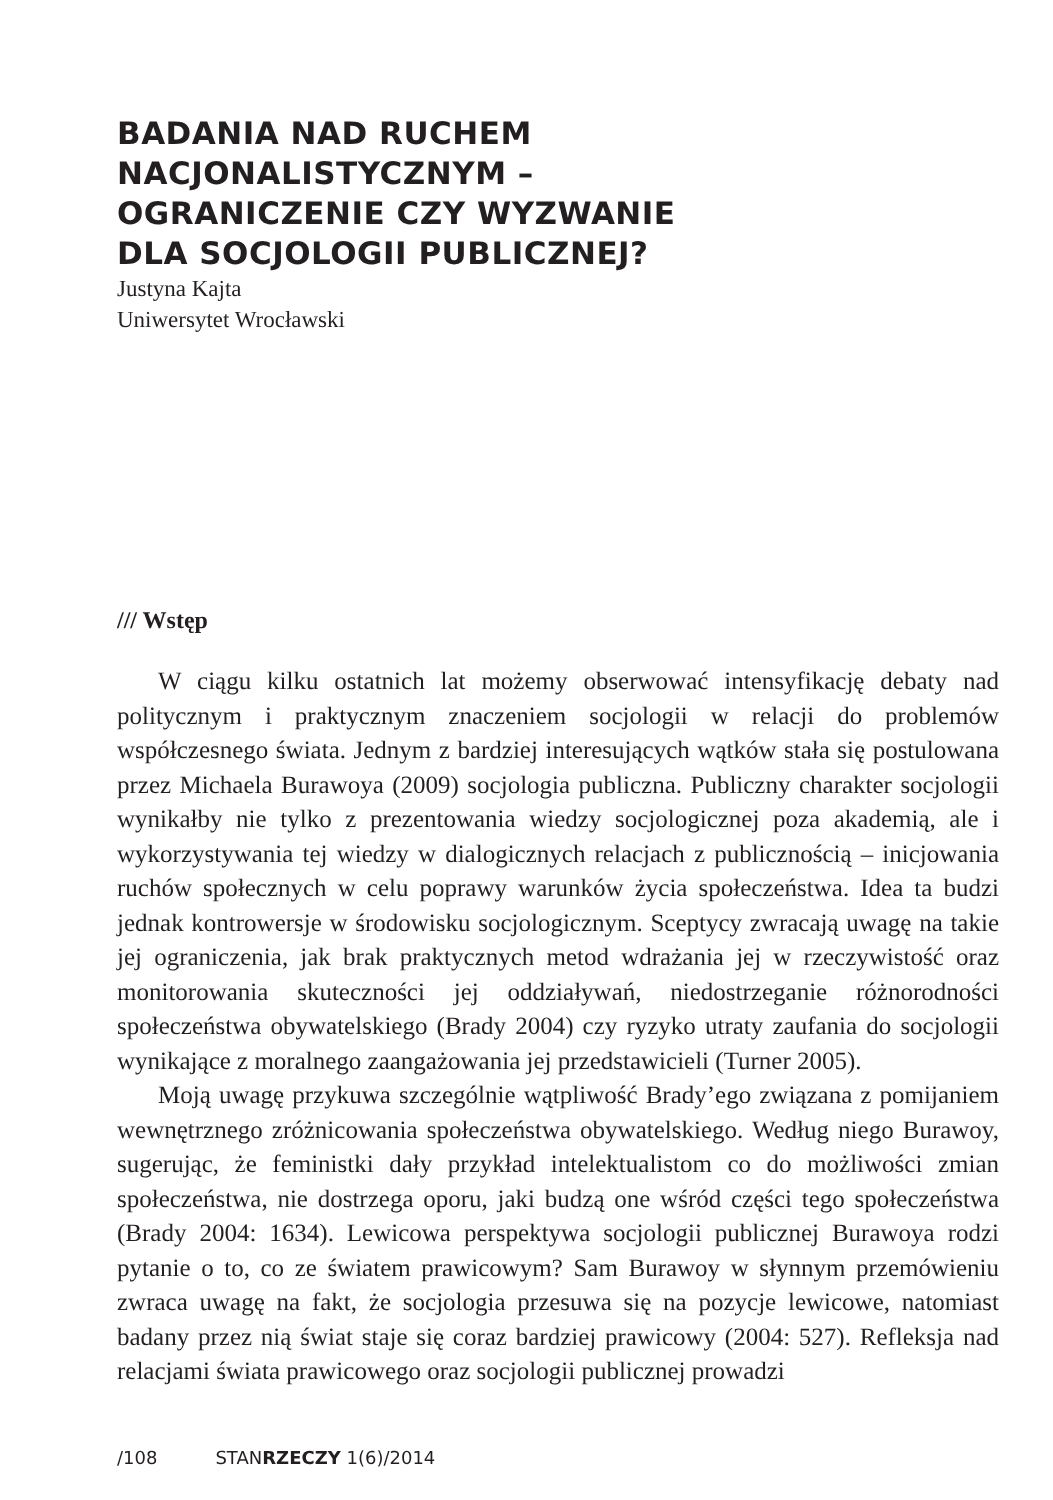BADANIA NAD RUCHEM
NACJONALISTYCZNYM –
OGRANICZENIE CZY WYZWANIE
DLA SOCJOLOGII PUBLICZNEJ?
Justyna Kajta
Uniwersytet Wrocławski
/// Wstęp
W ciągu kilku ostatnich lat możemy obserwować intensyfikację debaty nad politycznym i praktycznym znaczeniem socjologii w relacji do problemów współczesnego świata. Jednym z bardziej interesujących wątków stała się postulowana przez Michaela Burawoya (2009) socjologia publiczna. Publiczny charakter socjologii wynikałby nie tylko z prezentowania wiedzy socjologicznej poza akademią, ale i wykorzystywania tej wiedzy w dialogicznych relacjach z publicznością – inicjowania ruchów społecznych w celu poprawy warunków życia społeczeństwa. Idea ta budzi jednak kontrowersje w środowisku socjologicznym. Sceptycy zwracają uwagę na takie jej ograniczenia, jak brak praktycznych metod wdrażania jej w rzeczywistość oraz monitorowania skuteczności jej oddziaływań, niedostrzeganie różnorodności społeczeństwa obywatelskiego (Brady 2004) czy ryzyko utraty zaufania do socjologii wynikające z moralnego zaangażowania jej przedstawicieli (Turner 2005).
Moją uwagę przykuwa szczególnie wątpliwość Brady’ego związana z pomijaniem wewnętrznego zróżnicowania społeczeństwa obywatelskiego. Według niego Burawoy, sugerując, że feministki dały przykład intelektualistom co do możliwości zmian społeczeństwa, nie dostrzega oporu, jaki budzą one wśród części tego społeczeństwa (Brady 2004: 1634). Lewicowa perspektywa socjologii publicznej Burawoya rodzi pytanie o to, co ze światem prawicowym? Sam Burawoy w słynnym przemówieniu zwraca uwagę na fakt, że socjologia przesuwa się na pozycje lewicowe, natomiast badany przez nią świat staje się coraz bardziej prawicowy (2004: 527). Refleksja nad relacjami świata prawicowego oraz socjologii publicznej prowadzi
/108 STANRZECZY 1(6)/2014